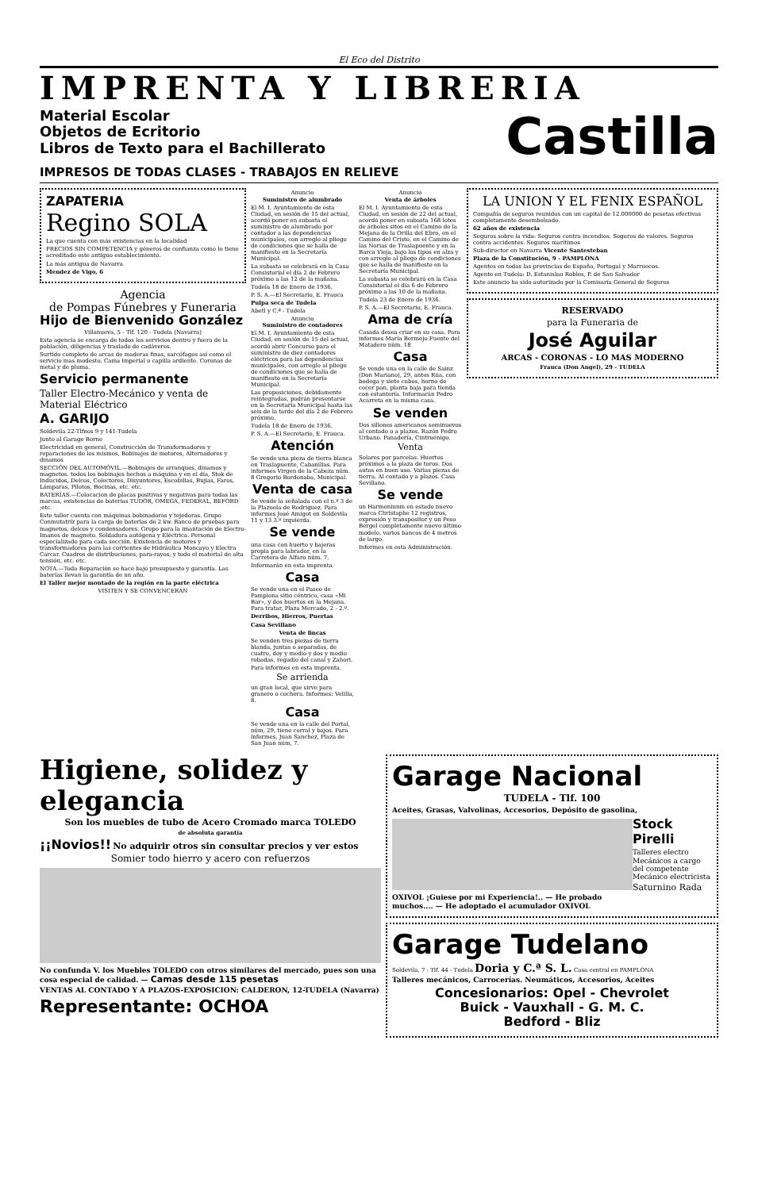El Eco del Distrito
IMPRENTA Y LIBRERIA
Material Escolar
Objetos de Ecritorio
Libros de Texto para el Bachillerato
Castilla
IMPRESOS DE TODAS CLASES - TRABAJOS EN RELIEVE
ZAPATERIA
Regino SOLA
La que cuenta con más existencias en la localidad
PRECIOS SIN COMPETENCIA y géneros de confianza como lo tiene acreditado este antiguo establecimiento.
La más antigua de Navarra
Mendez de Vigo, 6
Agencia
de Pompas Fúnebres y Funeraria
Hijo de Bienvenido González
Villanueva, 5 - Tlf. 120 - Tudela (Navarra)
Esta agencia se encarga de todos los servicios dentro y fuera de la población, diligencias y traslado de cadáveres.
Surtido completo de arcas de maderas finas, sarcófagos así como el servicio mas modesto. Cama imperial o capilla ardiente. Coronas de metal y de pluma.
Servicio permanente
Taller Electro-Mecánico y venta de Material Eléctrico
A. GARIJO
Soldevila 22-Tlfnos 9 y 141-Tudela
Junto al Garage Borne
Electricidad en general, Construcción de Transformadores y reparaciones de los mismos, Bobinajes de motores, Alternadores y dinamos
SECCIÓN DEL AUTOMÓVIL.—Bobinajes de arranques, dinamos y magnetos. todos los bobinajes hechos a máquina y en el día, Stok de Inducidos, Delcos, Colectores, Disyuntores, Escobillas, Bujías, Faros, Lámparas, Pilotos, Bocinas, etc. etc.
BATERÍAS.—Colocacion de placas positivas y negativas para todas las marcas, existencias de baterias TUDOR, OMEGA, FEDERAL, BEFORD ;etc.
Este taller cuenta con máquinas bobinadoras y tejedoras. Grupo Conmutatríz para la carga de baterías de 2 kw. Banco de pruebas para magnetos, delcos y condensadores. Grupo para la imantación de Electro-Imanes de magneto. Soldadura autógena y Eléctrica. Personal especializado para cada sección. Existencia de motores y transformadores para las corrientes de Hidráulica Moncayo y Electra Carcar. Cuadros de distribuciones, para-rayos, y todo el material de alta tensión, etc. etc.
NOTA.—Toda Reparación se hace bajo presupuesto y garantía. Las baterías llevan la garantía de un año.
El Taller mejor montado de la región en la parte eléctrica
VISITEN Y SE CONVENCERAN
Anuncio
Suministro de alumbrado
El M. I. Ayuntamiento de esta Ciudad, en sesión de 15 del actual, acordó poner en subasta el suministro de alumbrado por contador a las dependencias municipales, con arreglo al pliego de condiciones que se halla de manifiesto en la Secretaría Municipal.
La subasta se celebrará en la Casa Consistorial el día 2 de Febrero próximo a las 12 de la mañana.
Tudela 18 de Enero de 1936,
P. S. A.—El Secretario, E. Frauca
Pulpa seca de Tudela
Abetl y C.ª - Tudela
Anuncio
Suministro de contadores
El M. I. Ayuntamiento de esta Ciudad, en sesión de 15 del actual, acordó abrir Concurso para el suministro de diez contadores eléctricos para las dependencias municipales, con arreglo al pliego de condiciones que se halla de manifiesto en la Secretaría Municipal.
Las proposiciones, debidamente reintegradas, podrán presentarse en la Secretaría Municipal hasta las seis de la tarde del día 2 de Febrero próximo.
Tudela 18 de Enero de 1936.
P. S. A.—El Secretario, E. Frauca.
Atención
Se vende una pieza de tierra blanca en Traslapuente, Cabanillas. Para informes Virgen de la Cabeza núm. 8 Gregorio Bordonaba, Municipal.
Venta de casa
Se vende la señalada con el n.º 3 de la Plazuela de Rodriguez. Para informes José Amigot en Soldevila 11 y 13 3.º izquierda.
Se vende
una casa con huerto y bajeras propia para labrador, en la Carretera de Alfaro núm. 7.
Informarán en esta imprenta.
Casa
Se vende una en el Paseo de Pamplona sitio céntrico, casa «Mi Bar», y dos huertos en la Mejana. Para tratar, Plaza Mercado, 2 - 2.º.
Derribos, Hierros, Puertas
Casa Sevillano
Venta de fincas
Se venden tres piezas de tierra blanda, juntas o separadas, de cuatro, doy y medio y dos y medio robadas, regadío del canal y Zahori.
Para informes en esta imprenta.
Se arrienda
un gran local, que sirve para granero o cochera. Informes: Velilla, 8.
Casa
Se vende una en la calle del Portal, núm, 29, tiene corral y bajos. Para informes, Juan Sanchez, Plaza de San Juan núm, 7.
Anuncio
Venta de árboles
El M. I. Ayuntamiento de esta Ciudad, en sesión de 22 del actual, acordó poner en subasta 168 lotes de árboles sitos en el Camino de la Mejana de la Orilla del Ebro, en el Camino del Cristo, en el Camino de las Norias de Traslapuente y en la Barca Vieja, bajo los tipos en alza y con arreglo al pliego de condiciones que se halla de manifiesto en la Secretaría Municipal.
La subasta se celebrará en la Casa Consistorial el día 6 de Febrero próximo a las 10 de la mañana.
Tudela 23 de Enero de 1936.
P. S. A.—El Secretario, E. Frauca.
Ama de cría
Casada desea criar en su casa. Para informes María Bermejo Fuente del Matadero núm. 18
Casa
Se vende una en la calle de Sainz (Don Mariano), 29, antes Rúa, con bodega y siete cubos, horno de cocer pan, planta baja para tienda con estantería. Informarán Pedro Acarreta en la misma casa.
Se venden
Dos sillones americanos seminuevos al contado o a plazos. Razón Pedro Urbano. Panadería, Cintruénigo.
Venta
Solares por parcelas. Huertos próximos a la plaza de toros. Dos autos en buen uso. Varias piezas de tierra. Al contado y a plazos. Casa Sevillano.
Se vende
un Harmoniunm en estado nuevo marca Christaphe 12 registros, expresión y transpositor y un Peso Bergel completamente nuevo último modelo, varios bancos de 4 metros de largo.
Informes en esta Administración.
LA UNION Y EL FENIX ESPAÑOL
Compañía de seguros reunidos con un capital de 12.000000 de pesetas efectivas completamente desembolsado.
62 años de existencia
Seguros sobre la vida: Seguros contra incendios. Seguros de valores. Seguros contra accidentes. Seguros marítimos
Sub-director en Navarra Vicente Santesteban
Plaza de la Constitución, 9 - PAMPLONA
Agentes en todas las provincias de España, Portugal y Marruecos.
Agente en Tudela: D. Estanislao Robles, P. de San Salvador
Este anuncio ha sido autorizado por la Comisaría General de Seguros
RESERVADO
para la Funeraria de
José Aguilar
ARCAS - CORONAS - LO MAS MODERNO
Frauca (Don Angel), 29 - TUDELA
Higiene, solidez y elegancia
Son los muebles de tubo de Acero Cromado marca TOLEDO
de absoluta garantía
¡¡Novios!! No adquirir otros sin consultar precios y ver estos
Somier todo hierro y acero con refuerzos
No confunda V. los Muebles TOLEDO con otros similares del mercado, pues son una cosa especial de calidad. — Camas desde 115 pesetas
VENTAS AL CONTADO Y A PLAZOS-EXPOSICION: CALDERON, 12-TUDELA (Navarra)
Representante: OCHOA
Garage Nacional
TUDELA - Tlf. 100
Aceites, Grasas, Valvolinas, Accesorios, Depósito de gasolina,
OXIVOL ¡Guiese por mi Experiencia!.. — He probado muchos.... — He adoptado el acumulador OXIVOL
Stock Pirelli
Talleres electro Mecánicos a cargo del competente Mecánico electricista
Saturnino Rada
Garage Tudelano
Soldevila, 7 - Tlf. 44 - Tudela Doria y C.ª S. L. Casa central en PAMPLONA
Talleres mecánicos, Carrocerías. Neumáticos, Accesorios, Aceites
Concesionarios: Opel - Chevrolet
Buick - Vauxhall - G. M. C.
Bedford - Bliz